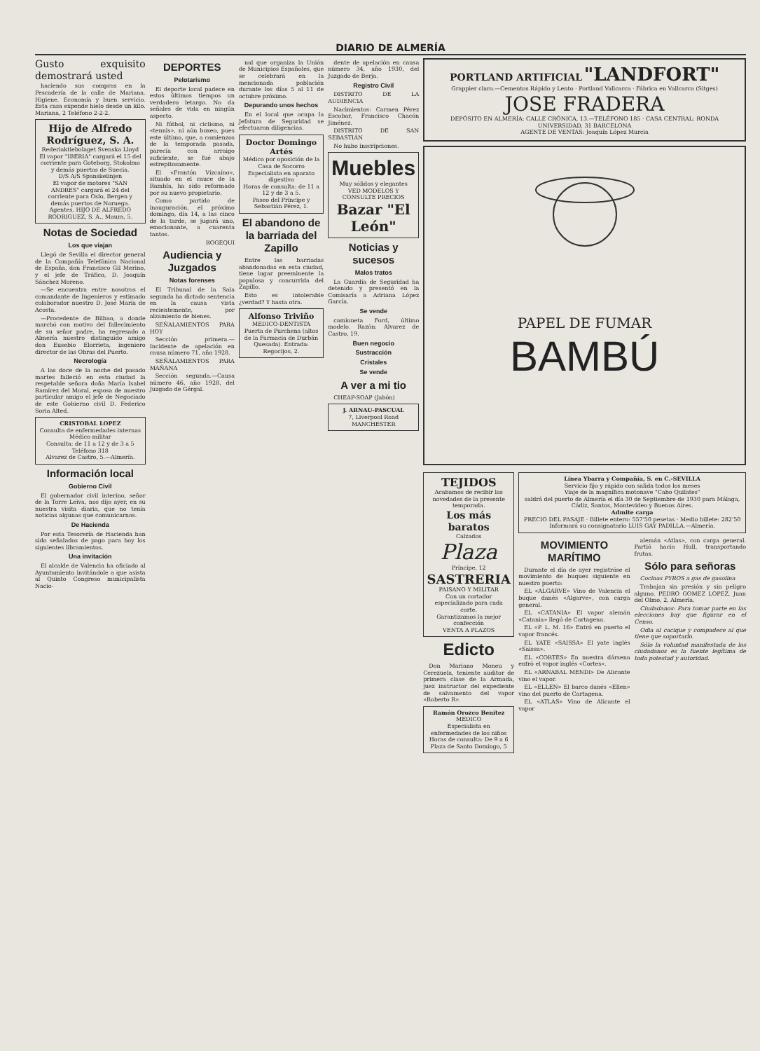DIARIO DE ALMERÍA
Gusto exquisito demostrará usted
haciendo sus compras en la Pescadería de la calle de Mariana. Higiene. Economía y buen servicio. Esta casa expende hielo desde un kilo. Mariana, 2 Teléfono 2-2-2.
Hijo de Alfredo Rodríguez, S. A.
Rederiaktiebolaget Svenska Lloyd
El vapor "IBERIA" cargará el 15 del corriente para Goteborg, Stokolmo y demás puertos de Suecia.
D/S A/S Spanskelinjen
El vapor de motores "SAN ANDRES" cargará el 24 del corriente para Oslo, Bergen y demás puertos de Noruega.
Agentes, HIJO DE ALFREDO RODRIGUEZ, S. A., Maura, 5.
Notas de Sociedad
Los que viajan
Llegó de Sevilla el director general de la Compañía Telefónica Nacional de España, don Francisco Gil Merino, y el jefe de Tráfico, D. Joaquín Sánchez Moreno.
—Se encuentra entre nosotros el comandante de Ingenieros y estimado colaborador nuestro D. José María de Acosta.
—Procedente de Bilbao, a donde marchó con motivo del fallecimiento de su señor padre, ha regresado a Almería nuestro distinguido amigo don Eusebio Elorrieta, ingeniero director de las Obras del Puerto.
Necrología
A las doce de la noche del pasado martes falleció en esta ciudad la respetable señora doña María Isabel Ramírez del Moral, esposa de nuestro particular amigo el jefe de Negociado de este Gobierno civil D. Federico Soria Alted.
CRISTOBAL LOPEZ
Consulta de enfermedades internas
Médico militar
Consulta: de 11 a 12 y de 3 a 5
Teléfono 318
Alvarez de Castro, 5.—Almería.
Información local
Gobierno Civil
El gobernador civil interino, señor de la Torre Leiva, nos dijo ayer, en su nuestra visita diaria, que no tenía noticias algunas que comunicarnos.
De Hacienda
Por esta Tesorería de Hacienda han sido señalados de pago para hoy los siguientes libramientos.
Una invitación
El alcalde de Valencia ha oficiado al Ayuntamiento invitándole a que asista al Quinto Congreso municipalista Nacio-
DEPORTES
Pelotarismo
El deporte local padece en estos últimos tiempos un verdadero letargo. No da señales de vida en ningún aspecto.
Ni fútbol, ni ciclismo, ni «tennis», ni aún boxeo, pues este último, que, a comienzos de la temporada pasada, parecía con arraigo suficiente, se fué abajo estrepitosamente.
El «Frontón Vizcaíno», situado en el cauce de la Rambla, ha sido reformado por su nuevo propietario.
Como partido de inauguración, el próximo domingo, día 14, a las cinco de la tarde, se jugará uno, emocionante, a cuarenta tantos.
ROGEQUI
Audiencia y Juzgados
Notas forenses
El Tribunal de la Sala segunda ha dictado sentencia en la causa vista recientemente, por alzamiento de bienes.
SEÑALAMIENTOS PARA HOY
Sección primera.—Incidente de apelación en causa número 71, año 1928.
SEÑALAMIENTOS PARA MAÑANA
Sección segunda.—Causa número 46, año 1928, del Juzgado de Gérgal.
nal que organiza la Unión de Municipios Españoles, que se celebrará en la mencionada población durante los días 5 al 11 de octubre próximo.
Depurando unos hechos
En el local que ocupa la Jefatura de Seguridad se efectuaron diligencias.
Doctor Domingo Artés
Médico por oposición de la Casa de Socorro
Especialista en aparato digestivo
Horas de consulta: de 11 a 12 y de 3 a 5.
Paseo del Príncipe y Sebastián Pérez, 1.
El abandono de la barriada del Zapillo
Entre las barriadas abandonadas en esta ciudad, tiene lugar preeminente la populosa y concurrida del Zapillo.
Esto es intolerable ¿verdad? Y hasta otra.
Alfonso Triviño
MEDICO-DENTISTA
Puerta de Purchena (altos de la Farmacia de Durbán Quesada). Entrada: Regocijos, 2.
dente de apelación en causa número 34, año 1930, del Juzgado de Berja.
Registro Civil
DISTRITO DE LA AUDIENCIA
Nacimientos: Carmen Pérez Escobar, Francisco Chacón Jiménez.
DISTRITO DE SAN SEBASTIÁN
No hubo inscripciones.
Muebles
Muy sólidos y elegantes
VED MODELOS Y CONSULTE PRECIOS
Bazar "El León"
Noticias y sucesos
Malos tratos
La Guardia de Seguridad ha detenido y presentó en la Comisaría a Adriana López García.
Se vende
camioneta Ford, último modelo. Razón: Alvarez de Castro, 19.
Buen negocio
Sustracción
Cristales
Se vende
A ver a mi tio
CHEAP-SOAP (Jabón)
J. ARNAU-PASCUAL
7, Liverpool Road
MANCHESTER
PORTLAND ARTIFICIAL "LANDFORT"
Grappier claro.—Cementos Rápido y Lento · Portland Vallcarca · Fábrica en Vallcarca (Sitges)
JOSE FRADERA
DEPÓSITO EN ALMERÍA: CALLE CRÓNICA, 13.—TELÉFONO 185 · CASA CENTRAL: RONDA UNIVERSIDAD, 31 BARCELONA
AGENTE DE VENTAS: Joaquín López Murcia
PAPEL DE FUMAR
BAMBÚ
TEJIDOS
Acabamos de recibir las novedades de la presente temporada.
Los más baratos
Calzados Plaza
Príncipe, 12
SASTRERIA
PAISANO Y MILITAR
Con un cortador especializado para cada corte.
Garantizamos la mejor confección
VENTA A PLAZOS
Edicto
Don Mariano Moneu y Cerezuela, teniente auditor de primera clase de la Armada, juez instructor del expediente de salvamento del vapor «Roberto R».
Ramón Orozco Benítez
MEDICO
Especialista en enfermedades de los niños
Horas de consulta: De 9 a 6
Plaza de Santo Domingo, 5
Línea Ybarra y Compañía, S. en C.-SEVILLA
Servicio fijo y rápido con salida todos los meses
Viaje de la magnífica motonave "Cabo Quilates"
saldrá del puerto de Almería el día 30 de Septiembre de 1930 para Málaga, Cádiz, Santos, Montevideo y Buenos Aires.
Admite carga
PRECIO DEL PASAJE · Billete entero: 557'50 pesetas · Medio billete: 282'50
Informará su consignatario LUIS GAY PADILLA.—Almería.
MOVIMIENTO MARÍTIMO
Durante el día de ayer registróse el movimiento de buques siguiente en nuestro puerto:
EL «ALGARVE» Vino de Valencia el buque danés «Algarve», con carga general.
EL «CATANIA» El vapor alemán «Catania» llegó de Cartagena.
EL «P. L. M. 16» Entró en puerto el vapor francés.
EL YATE «SAISSA» El yate inglés «Saissa».
EL «CORTES» En nuestra dársena entró el vapor inglés «Cortes».
EL «ARNABAL MENDI» De Alicante vino el vapor.
EL «ELLEN» El barco danés «Ellen» vino del puerto de Cartagena.
EL «ATLAS» Vino de Alicante el vapor
alemán «Atlas», con carga general. Partió hacia Hull, transportando frutas.
Sólo para señoras
Cocinas PYROS a gas de gasolina
Trabajan sin presión y sin peligro alguno. PEDRO GOMEZ LOPEZ, Juan del Olmo, 2, Almería.
Ciudadanos: Para tomar parte en las elecciones hay que figurar en el Censo.
Odia al cacique y compadece al que tiene que soportarlo.
Sólo la voluntad manifestada de los ciudadanos es la fuente legítima de toda potestad y autoridad.